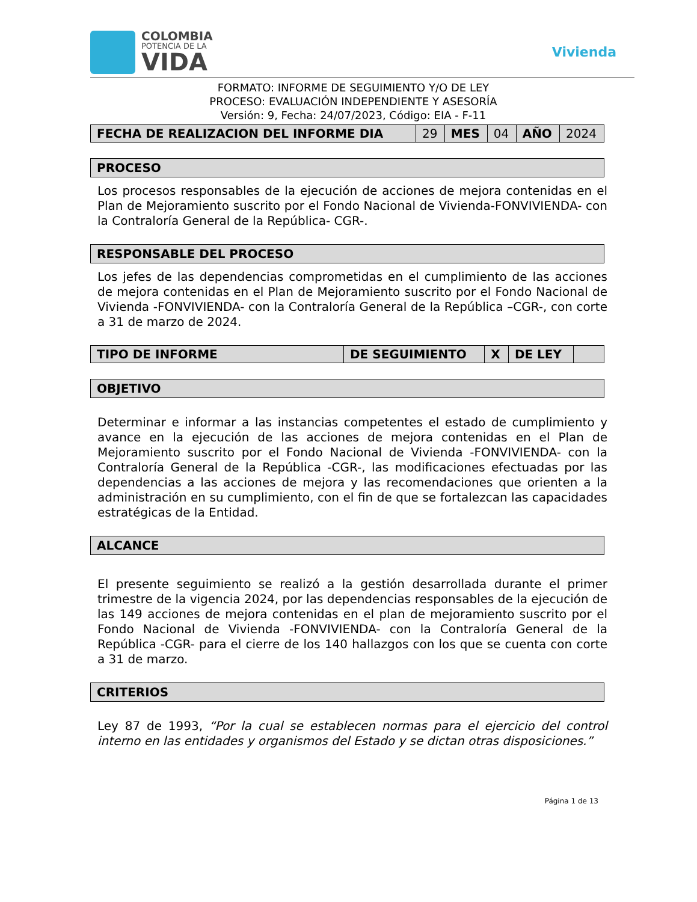COLOMBIA
POTENCIA DE LA
VIDA
Vivienda
FORMATO: INFORME DE SEGUIMIENTO Y/O DE LEY
PROCESO: EVALUACIÓN INDEPENDIENTE Y ASESORÍA
Versión: 9, Fecha: 24/07/2023, Código: EIA - F-11
| FECHA DE REALIZACION DEL INFORME DIA | 29 | MES | 04 | AÑO | 2024 |
PROCESO
Los procesos responsables de la ejecución de acciones de mejora contenidas en el Plan de Mejoramiento suscrito por el Fondo Nacional de Vivienda-FONVIVIENDA- con la Contraloría General de la República- CGR-.
RESPONSABLE DEL PROCESO
Los jefes de las dependencias comprometidas en el cumplimiento de las acciones de mejora contenidas en el Plan de Mejoramiento suscrito por el Fondo Nacional de Vivienda -FONVIVIENDA- con la Contraloría General de la República –CGR-, con corte a 31 de marzo de 2024.
| TIPO DE INFORME | DE SEGUIMIENTO | X | DE LEY | |
OBJETIVO
Determinar e informar a las instancias competentes el estado de cumplimiento y avance en la ejecución de las acciones de mejora contenidas en el Plan de Mejoramiento suscrito por el Fondo Nacional de Vivienda -FONVIVIENDA- con la Contraloría General de la República -CGR-, las modificaciones efectuadas por las dependencias a las acciones de mejora y las recomendaciones que orienten a la administración en su cumplimiento, con el fin de que se fortalezcan las capacidades estratégicas de la Entidad.
ALCANCE
El presente seguimiento se realizó a la gestión desarrollada durante el primer trimestre de la vigencia 2024, por las dependencias responsables de la ejecución de las 149 acciones de mejora contenidas en el plan de mejoramiento suscrito por el Fondo Nacional de Vivienda -FONVIVIENDA- con la Contraloría General de la República -CGR- para el cierre de los 140 hallazgos con los que se cuenta con corte a 31 de marzo.
CRITERIOS
Ley 87 de 1993, “Por la cual se establecen normas para el ejercicio del control interno en las entidades y organismos del Estado y se dictan otras disposiciones.”
Página 1 de 13